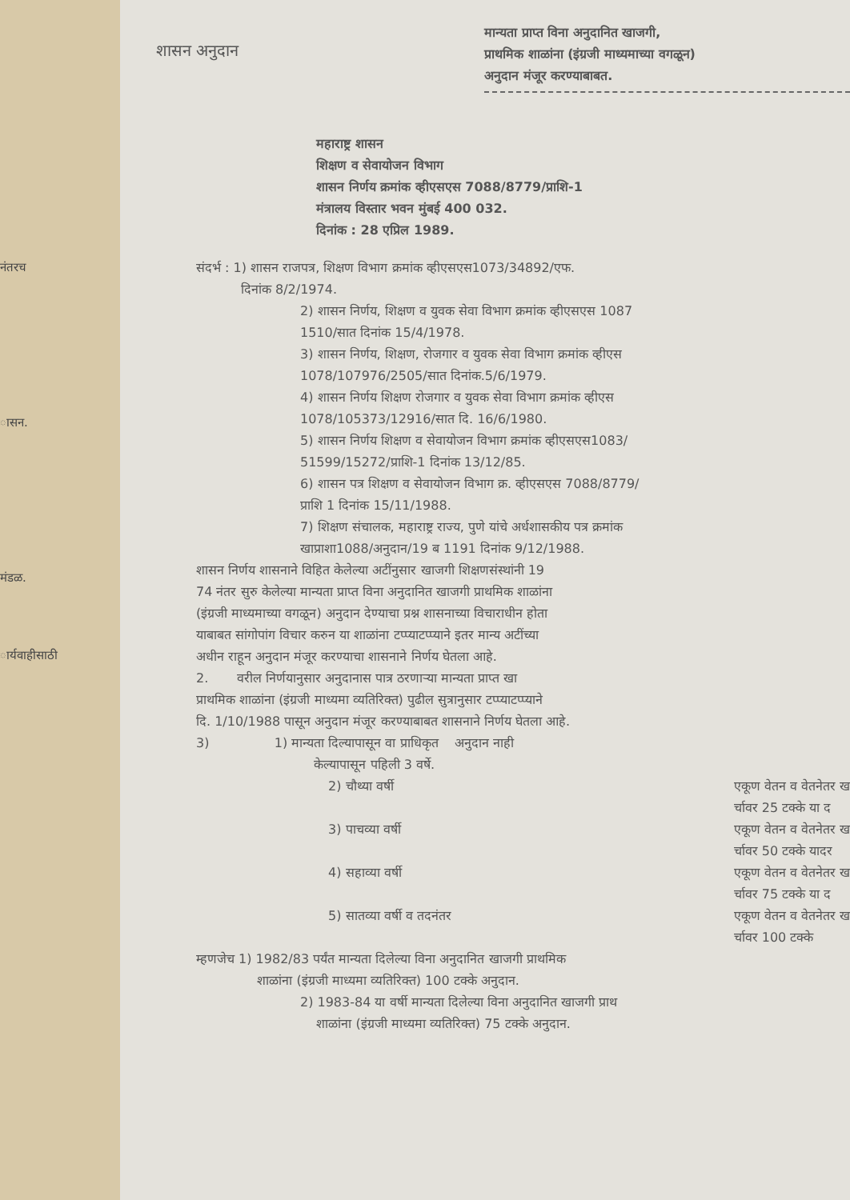नंतरच
ासन.
मंडळ.
ार्यवाहीसाठी
शासन अनुदान
मान्यता प्राप्त विना अनुदानित खाजगी,
प्राथमिक शाळांना (इंग्रजी माध्यमाच्या वगळून)
अनुदान मंजूर करण्याबाबत.
महाराष्ट्र शासन
शिक्षण व सेवायोजन विभाग
शासन निर्णय क्रमांक व्हीएसएस 7088/8779/प्राशि-1
मंत्रालय विस्तार भवन मुंबई 400 032.
दिनांक : 28 एप्रिल 1989.
संदर्भ : 1) शासन राजपत्र, शिक्षण विभाग क्रमांक व्हीएसएस1073/34892/एफ.
दिनांक 8/2/1974.
2) शासन निर्णय, शिक्षण व युवक सेवा विभाग क्रमांक व्हीएसएस 1087
1510/सात दिनांक 15/4/1978.
3) शासन निर्णय, शिक्षण, रोजगार व युवक सेवा विभाग क्रमांक व्हीएस
1078/107976/2505/सात दिनांक.5/6/1979.
4) शासन निर्णय शिक्षण रोजगार व युवक सेवा विभाग क्रमांक व्हीएस
1078/105373/12916/सात दि. 16/6/1980.
5) शासन निर्णय शिक्षण व सेवायोजन विभाग क्रमांक व्हीएसएस1083/
51599/15272/प्राशि-1 दिनांक 13/12/85.
6) शासन पत्र शिक्षण व सेवायोजन विभाग क्र. व्हीएसएस 7088/8779/
प्राशि 1 दिनांक 15/11/1988.
7) शिक्षण संचालक, महाराष्ट्र राज्य, पुणे यांचे अर्धशासकीय पत्र क्रमांक
खाप्राशा1088/अनुदान/19 ब 1191 दिनांक 9/12/1988.
शासन निर्णय शासनाने विहित केलेल्या अटींनुसार खाजगी शिक्षणसंस्थांनी 19
74 नंतर सुरु केलेल्या मान्यता प्राप्त विना अनुदानित खाजगी प्राथमिक शाळांना
(इंग्रजी माध्यमाच्या वगळून) अनुदान देण्याचा प्रश्न शासनाच्या विचाराधीन होता
याबाबत सांगोपांग विचार करुन या शाळांना टप्प्याटप्प्याने इतर मान्य अटींच्या
अधीन राहून अनुदान मंजूर करण्याचा शासनाने निर्णय घेतला आहे.
2. वरील निर्णयानुसार अनुदानास पात्र ठरणाऱ्या मान्यता प्राप्त खा
प्राथमिक शाळांना (इंग्रजी माध्यमा व्यतिरिक्त) पुढील सुत्रानुसार टप्प्याटप्प्याने
दि. 1/10/1988 पासून अनुदान मंजूर करण्याबाबत शासनाने निर्णय घेतला आहे.
3) 1) मान्यता दिल्यापासून वा प्राधिकृत अनुदान नाही
केल्यापासून पहिली 3 वर्षे.
2) चौथ्या वर्षी एकूण वेतन व वेतनेतर ख
र्चावर 25 टक्के या द
3) पाचव्या वर्षी एकूण वेतन व वेतनेतर ख
र्चावर 50 टक्के यादर
4) सहाव्या वर्षी एकूण वेतन व वेतनेतर ख
र्चावर 75 टक्के या द
5) सातव्या वर्षी व तदनंतर एकूण वेतन व वेतनेतर ख
र्चावर 100 टक्के
म्हणजेच 1) 1982/83 पर्यंत मान्यता दिलेल्या विना अनुदानित खाजगी प्राथमिक
शाळांना (इंग्रजी माध्यमा व्यतिरिक्त) 100 टक्के अनुदान.
2) 1983-84 या वर्षी मान्यता दिलेल्या विना अनुदानित खाजगी प्राथ
शाळांना (इंग्रजी माध्यमा व्यतिरिक्त) 75 टक्के अनुदान.